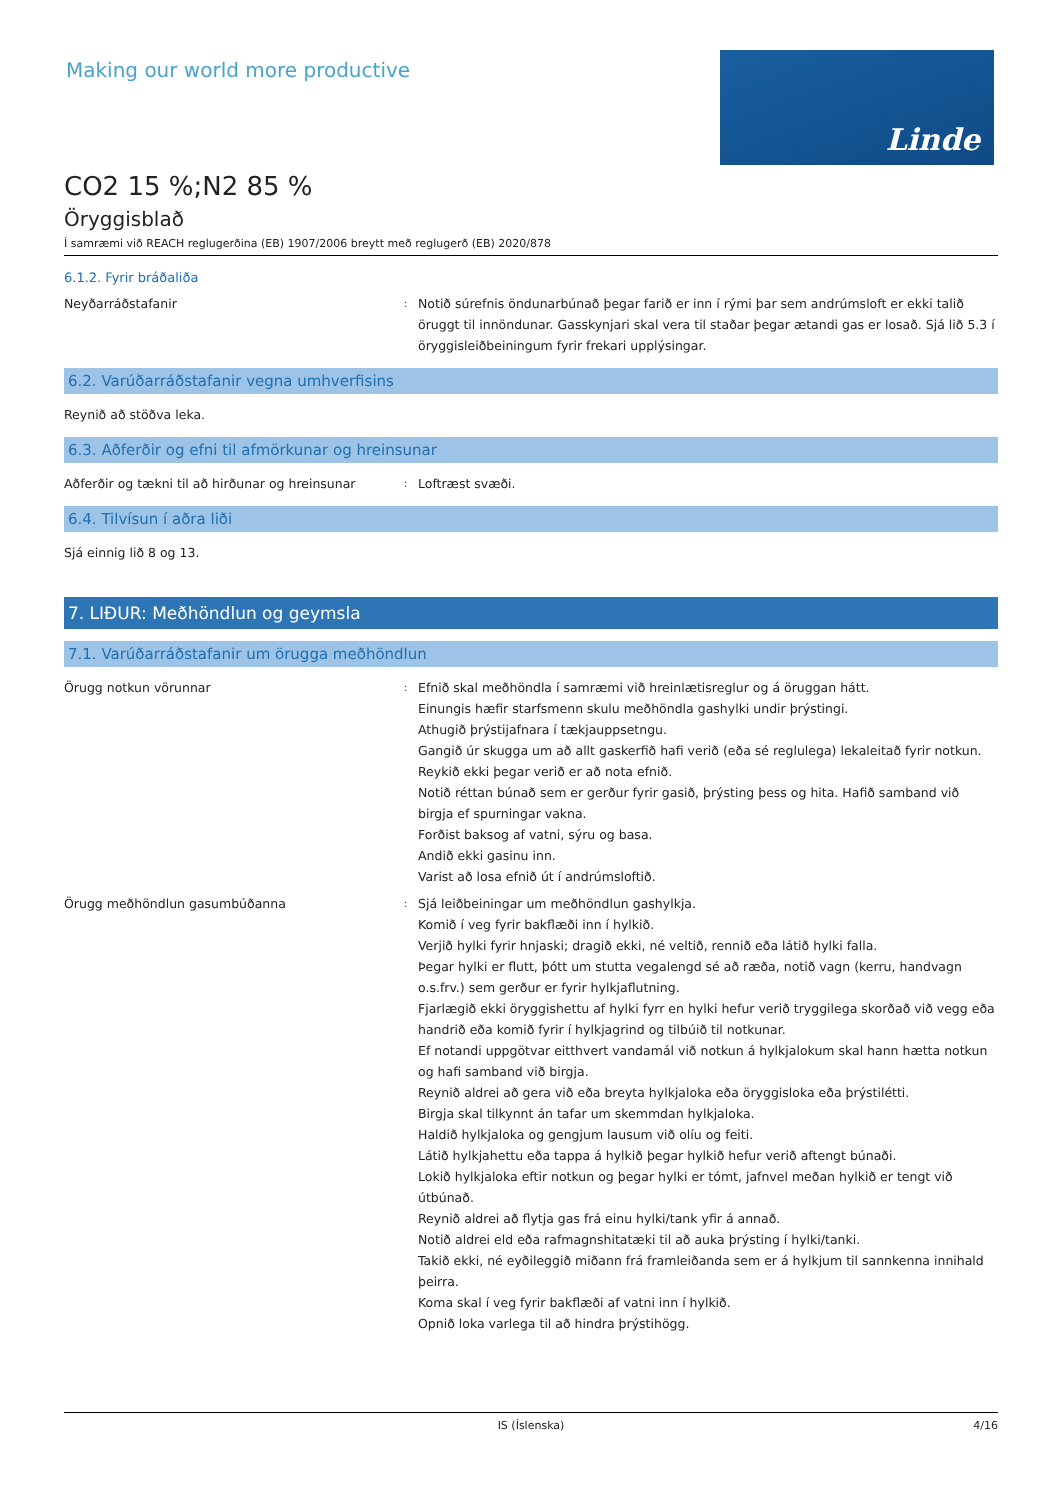Making our world more productive
Linde
CO2 15 %;N2 85 %
Öryggisblað
Í samræmi við REACH reglugerðina (EB) 1907/2006 breytt með reglugerð (EB) 2020/878
6.1.2. Fyrir bráðaliða
Neyðarráðstafanir
:
Notið súrefnis öndunarbúnað þegar farið er inn í rými þar sem andrúmsloft er ekki talið öruggt til innöndunar. Gasskynjari skal vera til staðar þegar ætandi gas er losað. Sjá lið 5.3 í öryggisleiðbeiningum fyrir frekari upplýsingar.
6.2. Varúðarráðstafanir vegna umhverfisins
Reynið að stöðva leka.
6.3. Aðferðir og efni til afmörkunar og hreinsunar
Aðferðir og tækni til að hirðunar og hreinsunar
:
Loftræst svæði.
6.4. Tilvísun í aðra liði
Sjá einnig lið 8 og 13.
7. LIÐUR: Meðhöndlun og geymsla
7.1. Varúðarráðstafanir um örugga meðhöndlun
Örugg notkun vörunnar
:
Efnið skal meðhöndla í samræmi við hreinlætisreglur og á öruggan hátt.
Einungis hæfir starfsmenn skulu meðhöndla gashylki undir þrýstingi.
Athugið þrýstijafnara í tækjauppsetngu.
Gangið úr skugga um að allt gaskerfið hafi verið (eða sé reglulega) lekaleitað fyrir notkun.
Reykið ekki þegar verið er að nota efnið.
Notið réttan búnað sem er gerður fyrir gasið, þrýsting þess og hita. Hafið samband við birgja ef spurningar vakna.
Forðist baksog af vatni, sýru og basa.
Andið ekki gasinu inn.
Varist að losa efnið út í andrúmsloftið.
Örugg meðhöndlun gasumbúðanna
:
Sjá leiðbeiningar um meðhöndlun gashylkja.
Komið í veg fyrir bakflæði inn í hylkið.
Verjið hylki fyrir hnjaski; dragið ekki, né veltið, rennið eða látið hylki falla.
Þegar hylki er flutt, þótt um stutta vegalengd sé að ræða, notið vagn (kerru, handvagn o.s.frv.) sem gerður er fyrir hylkjaflutning.
Fjarlægið ekki öryggishettu af hylki fyrr en hylki hefur verið tryggilega skorðað við vegg eða handrið eða komið fyrir í hylkjagrind og tilbúið til notkunar.
Ef notandi uppgötvar eitthvert vandamál við notkun á hylkjalokum skal hann hætta notkun og hafi samband við birgja.
Reynið aldrei að gera við eða breyta hylkjaloka eða öryggisloka eða þrýstilétti.
Birgja skal tilkynnt án tafar um skemmdan hylkjaloka.
Haldið hylkjaloka og gengjum lausum við olíu og feiti.
Látið hylkjahettu eða tappa á hylkið þegar hylkið hefur verið aftengt búnaði.
Lokið hylkjaloka eftir notkun og þegar hylki er tómt, jafnvel meðan hylkið er tengt við útbúnað.
Reynið aldrei að flytja gas frá einu hylki/tank yfir á annað.
Notið aldrei eld eða rafmagnshitatæki til að auka þrýsting í hylki/tanki.
Takið ekki, né eyðileggið miðann frá framleiðanda sem er á hylkjum til sannkenna innihald þeirra.
Koma skal í veg fyrir bakflæði af vatni inn í hylkið.
Opnið loka varlega til að hindra þrýstihögg.
IS (Íslenska) 4/16